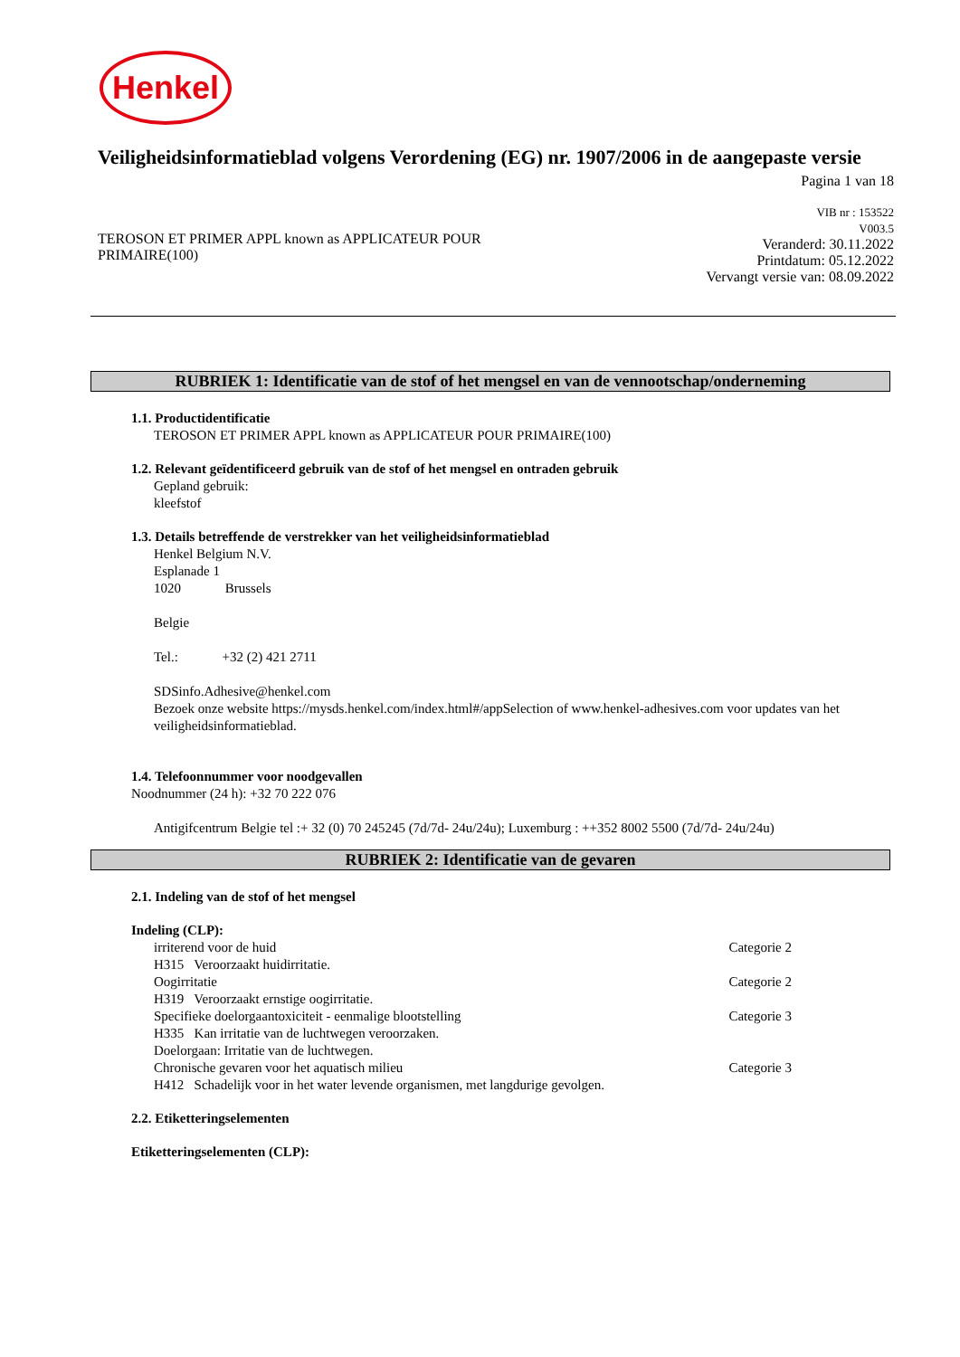Henkel
Veiligheidsinformatieblad volgens Verordening (EG) nr. 1907/2006 in de aangepaste versie
Pagina 1 van 18
TEROSON ET PRIMER APPL known as APPLICATEUR POUR PRIMAIRE(100)
VIB nr : 153522
V003.5
Veranderd: 30.11.2022
Printdatum: 05.12.2022
Vervangt versie van: 08.09.2022
RUBRIEK 1: Identificatie van de stof of het mengsel en van de vennootschap/onderneming
1.1. Productidentificatie
TEROSON ET PRIMER APPL known as APPLICATEUR POUR PRIMAIRE(100)
1.2. Relevant geïdentificeerd gebruik van de stof of het mengsel en ontraden gebruik
Gepland gebruik:
kleefstof
1.3. Details betreffende de verstrekker van het veiligheidsinformatieblad
Henkel Belgium N.V.
Esplanade 1
1020 Brussels
Belgie
Tel.: +32 (2) 421 2711
SDSinfo.Adhesive@henkel.com
Bezoek onze website https://mysds.henkel.com/index.html#/appSelection of www.henkel-adhesives.com voor updates van het veiligheidsinformatieblad.
1.4. Telefoonnummer voor noodgevallen
Noodnummer (24 h): +32 70 222 076
Antigifcentrum Belgie tel :+ 32 (0) 70 245245 (7d/7d- 24u/24u); Luxemburg : ++352 8002 5500 (7d/7d- 24u/24u)
RUBRIEK 2: Identificatie van de gevaren
2.1. Indeling van de stof of het mengsel
Indeling (CLP):
irriterend voor de huid Categorie 2
H315 Veroorzaakt huidirritatie.
Oogirritatie Categorie 2
H319 Veroorzaakt ernstige oogirritatie.
Specifieke doelorgaantoxiciteit - eenmalige blootstelling Categorie 3
H335 Kan irritatie van de luchtwegen veroorzaken.
Doelorgaan: Irritatie van de luchtwegen.
Chronische gevaren voor het aquatisch milieu Categorie 3
H412 Schadelijk voor in het water levende organismen, met langdurige gevolgen.
2.2. Etiketteringselementen
Etiketteringselementen (CLP):